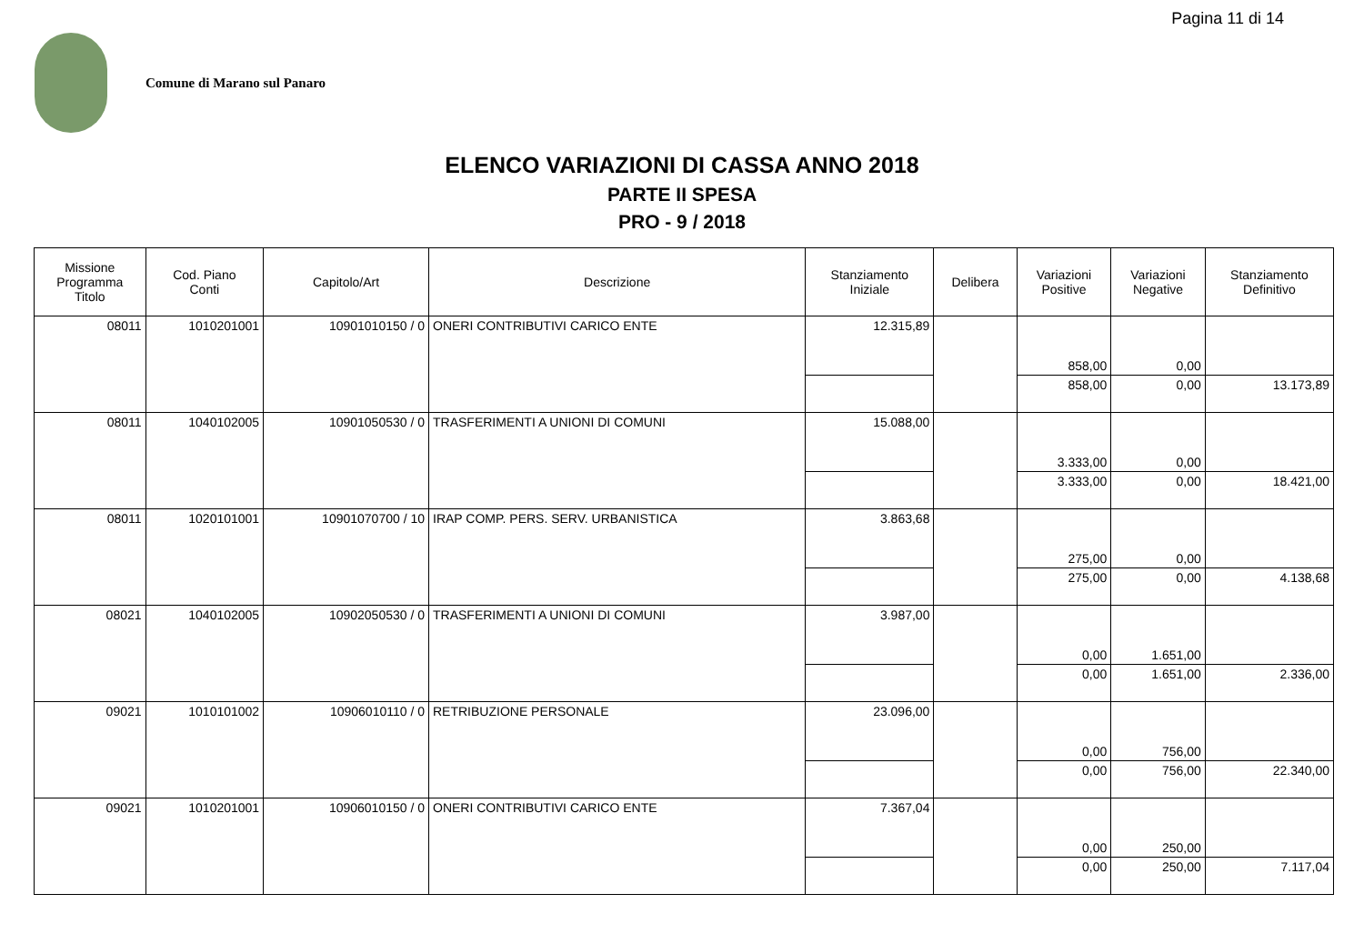Pagina 11 di 14
Comune di Marano sul Panaro
ELENCO VARIAZIONI DI CASSA ANNO 2018
PARTE II SPESA
PRO - 9 / 2018
| Missione Programma Titolo | Cod. Piano Conti | Capitolo/Art | Descrizione | Stanziamento Iniziale | Delibera | Variazioni Positive | Variazioni Negative | Stanziamento Definitivo |
| --- | --- | --- | --- | --- | --- | --- | --- | --- |
| 08011 | 1010201001 | 10901010150 / 0 | ONERI CONTRIBUTIVI CARICO ENTE | 12.315,89 | | 858,00 | 0,00 | |
| | | | | | | 858,00 | 0,00 | 13.173,89 |
| 08011 | 1040102005 | 10901050530 / 0 | TRASFERIMENTI A UNIONI DI COMUNI | 15.088,00 | | 3.333,00 | 0,00 | |
| | | | | | | 3.333,00 | 0,00 | 18.421,00 |
| 08011 | 1020101001 | 10901070700 / 10 | IRAP COMP. PERS. SERV. URBANISTICA | 3.863,68 | | 275,00 | 0,00 | |
| | | | | | | 275,00 | 0,00 | 4.138,68 |
| 08021 | 1040102005 | 10902050530 / 0 | TRASFERIMENTI A UNIONI DI COMUNI | 3.987,00 | | 0,00 | 1.651,00 | |
| | | | | | | 0,00 | 1.651,00 | 2.336,00 |
| 09021 | 1010101002 | 10906010110 / 0 | RETRIBUZIONE PERSONALE | 23.096,00 | | 0,00 | 756,00 | |
| | | | | | | 0,00 | 756,00 | 22.340,00 |
| 09021 | 1010201001 | 10906010150 / 0 | ONERI CONTRIBUTIVI CARICO ENTE | 7.367,04 | | 0,00 | 250,00 | |
| | | | | | | 0,00 | 250,00 | 7.117,04 |